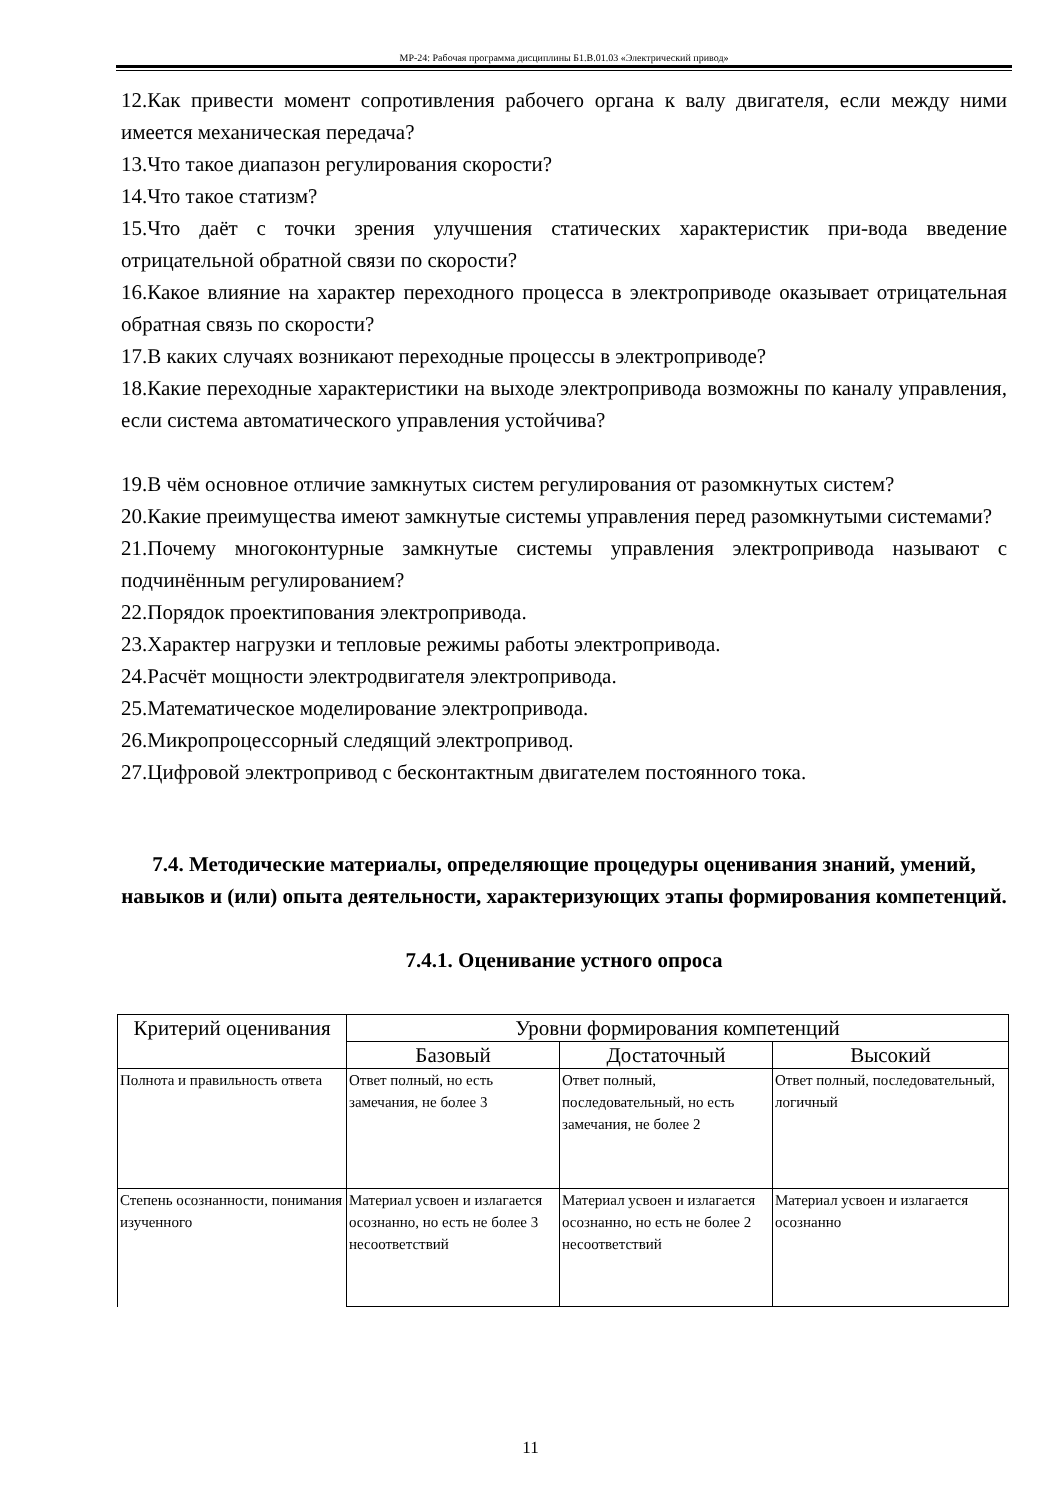МР-24: Рабочая программа дисциплины Б1.В.01.03 «Электрический привод»
12.Как привести момент сопротивления рабочего органа к валу двигателя, если между ними имеется механическая передача?
13.Что такое диапазон регулирования скорости?
14.Что такое статизм?
15.Что даёт с точки зрения улучшения статических характеристик при-вода введение отрицательной обратной связи по скорости?
16.Какое влияние на характер переходного процесса в электроприводе оказывает отрицательная обратная связь по скорости?
17.В каких случаях возникают переходные процессы в электроприводе?
18.Какие переходные характеристики на выходе электропривода возможны по каналу управления, если система автоматического управления устойчива?
19.В чём основное отличие замкнутых систем регулирования от разомкнутых систем?
20.Какие преимущества имеют замкнутые системы управления перед разомкнутыми системами?
21.Почему многоконтурные замкнутые системы управления электропривода называют с подчинённым регулированием?
22.Порядок проектипования электропривода.
23.Характер нагрузки и тепловые режимы работы электропривода.
24.Расчёт мощности электродвигателя электропривода.
25.Математическое моделирование электропривода.
26.Микропроцессорный следящий электропривод.
27.Цифровой электропривод с бесконтактным двигателем постоянного тока.
7.4. Методические материалы, определяющие процедуры оценивания знаний, умений, навыков и (или) опыта деятельности, характеризующих этапы формирования компетенций.
7.4.1. Оценивание устного опроса
| Критерий оценивания | Уровни формирования компетенций | | |
| --- | --- | --- | --- |
| | Базовый | Достаточный | Высокий |
| Полнота и правильность ответа | Ответ полный, но есть замечания, не более 3 | Ответ полный, последовательный, но есть замечания, не более 2 | Ответ полный, последовательный, логичный |
| Степень осознанности, понимания изученного | Материал усвоен и излагается осознанно, но есть не более 3 несоответствий | Материал усвоен и излагается осознанно, но есть не более 2 несоответствий | Материал усвоен и излагается осознанно |
11